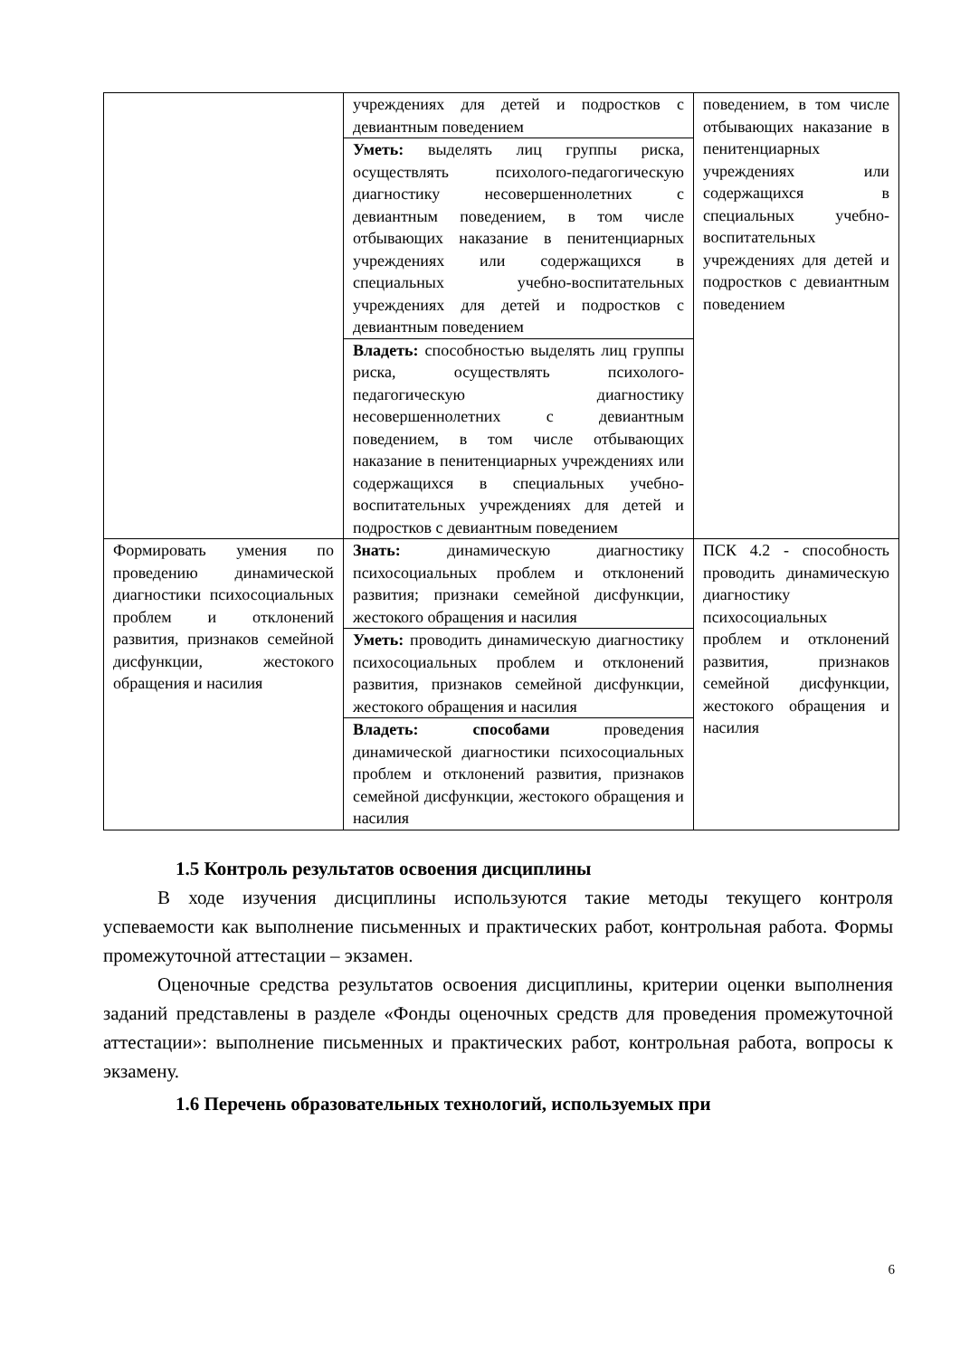| | учреждениях для детей и подростков с девиантным поведением | поведением, в том числе отбывающих наказание в пенитенциарных учреждениях или содержащихся в специальных учебно-воспитательных учреждениях для детей и подростков с девиантным поведением |
| | Уметь: выделять лиц группы риска, осуществлять психолого-педагогическую диагностику несовершеннолетних с девиантным поведением, в том числе отбывающих наказание в пенитенциарных учреждениях или содержащихся в специальных учебно-воспитательных учреждениях для детей и подростков с девиантным поведением | |
| | Владеть: способностью выделять лиц группы риска, осуществлять психолого-педагогическую диагностику несовершеннолетних с девиантным поведением, в том числе отбывающих наказание в пенитенциарных учреждениях или содержащихся в специальных учебно-воспитательных учреждениях для детей и подростков с девиантным поведением | |
| Формировать умения по проведению динамической диагностики психосоциальных проблем и отклонений развития, признаков семейной дисфункции, жестокого обращения и насилия | Знать: динамическую диагностику психосоциальных проблем и отклонений развития; признаки семейной дисфункции, жестокого обращения и насилия | ПСК 4.2 - способность проводить динамическую диагностику психосоциальных проблем и отклонений развития, признаков семейной дисфункции, жестокого обращения и насилия |
| | Уметь: проводить динамическую диагностику психосоциальных проблем и отклонений развития, признаков семейной дисфункции, жестокого обращения и насилия | |
| | Владеть: способами проведения динамической диагностики психосоциальных проблем и отклонений развития, признаков семейной дисфункции, жестокого обращения и насилия | |
1.5 Контроль результатов освоения дисциплины
В ходе изучения дисциплины используются такие методы текущего контроля успеваемости как выполнение письменных и практических работ, контрольная работа. Формы промежуточной аттестации – экзамен.
Оценочные средства результатов освоения дисциплины, критерии оценки выполнения заданий представлены в разделе «Фонды оценочных средств для проведения промежуточной аттестации»: выполнение письменных и практических работ, контрольная работа, вопросы к экзамену.
1.6 Перечень образовательных технологий, используемых при
6